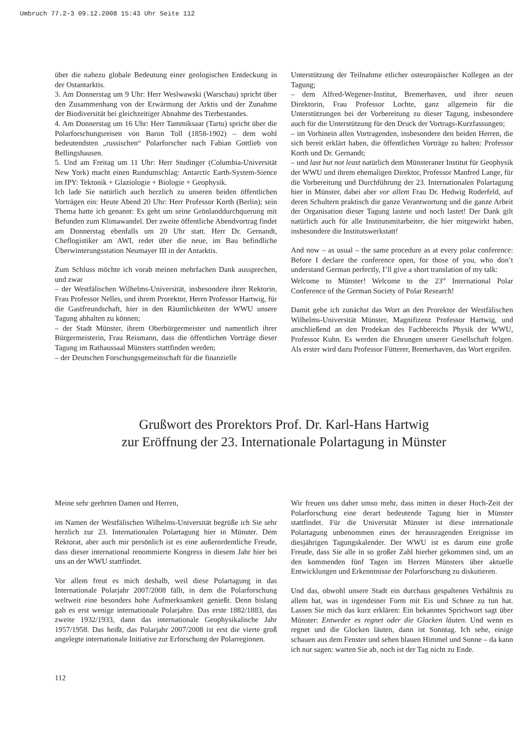Umbruch 77.2-3 09.12.2008 15:43 Uhr Seite 112
über die nahezu globale Bedeutung einer geologischen Entdeckung in der Ostantarktis.
3. Am Donnerstag um 9 Uhr: Herr Weslwawski (Warschau) spricht über den Zusammenhang von der Erwärmung der Arktis und der Zunahme der Biodiversität bei gleichzeitiger Abnahme des Tierbestandes.
4. Am Donnerstag um 16 Uhr: Herr Tammiksaar (Tartu) spricht über die Polarforschungsreisen von Baron Toll (1858-1902) – dem wohl bedeutendsten „russischen“ Polarforscher nach Fabian Gottlieb von Bellingshausen.
5. Und am Freitag um 11 Uhr: Herr Studinger (Columbia-Universität New York) macht einen Rundumschlag: Antarctic Earth-System-Sience im IPY: Tektonik + Glaziologie + Biologie + Geophysik.
Ich lade Sie natürlich auch herzlich zu unseren beiden öffentlichen Vorträgen ein: Heute Abend 20 Uhr: Herr Professor Korth (Berlin); sein Thema hatte ich genannt: Es geht um seine Grönlanddurchquerung mit Befunden zum Klimawandel. Der zweite öffentliche Abendvortrag findet am Donnerstag ebenfalls um 20 Uhr statt. Herr Dr. Gernandt, Cheflogistiker am AWI, redet über die neue, im Bau befindliche Überwinterungsstation Neumayer III in der Antarktis.
Zum Schluss möchte ich vorab meinen mehrfachen Dank aussprechen, und zwar
– der Westfälischen Wilhelms-Universität, insbesondere ihrer Rektorin, Frau Professor Nelles, und ihrem Prorektor, Herrn Professor Hartwig, für die Gastfreundschaft, hier in den Räumlichkeiten der WWU unsere Tagung abhalten zu können;
– der Stadt Münster, ihrem Oberbürgermeister und namentlich ihrer Bürgermeisterin, Frau Reismann, dass die öffentlichen Vorträge dieser Tagung im Rathaussaal Münsters stattfinden werden;
– der Deutschen Forschungsgemeinschaft für die finanzielle
Unterstützung der Teilnahme etlicher osteuropäischer Kollegen an der Tagung;
– dem Alfred-Wegener-Institut, Bremerhaven, und ihrer neuen Direktorin, Frau Professor Lochte, ganz allgemein für die Unterstützungen bei der Vorbereitung zu dieser Tagung, insbesondere auch für die Unterstützung für den Druck der Vortrags-Kurzfassungen;
– im Vorhinein allen Vortragenden, insbesondere den beiden Herren, die sich bereit erklärt haben, die öffentlichen Vorträge zu halten: Professor Korth und Dr. Gernandt;
– und last but not least natürlich dem Münsteraner Institut für Geophysik der WWU und ihrem ehemaligen Direktor, Professor Manfred Lange, für die Vorbereitung und Durchführung der 23. Internationalen Polartagung hier in Münster, dabei aber vor allem Frau Dr. Hedwig Roderfeld, auf deren Schultern praktisch die ganze Verantwortung und die ganze Arbeit der Organisation dieser Tagung lastete und noch lastet! Der Dank gilt natürlich auch für alle Institutsmitarbeiter, die hier mitgewirkt haben, insbesondere die Institutswerkstatt!
And now – as usual – the same procedure as at every polar conference: Before I declare the conference open, for those of you, who don’t understand German perfectly, I’ll give a short translation of my talk:
Welcome to Münster! Welcome to the 23<sup>rd</sup> International Polar Conference of the German Society of Polar Research!
Damit gebe ich zunächst das Wort an den Prorektor der Westfälischen Wilhelms-Universität Münster, Magnifizenz Professor Hartwig, und anschließend an den Prodekan des Fachbereichs Physik der WWU, Professor Kuhn. Es werden die Ehrungen unserer Gesellschaft folgen. Als erster wird dazu Professor Fütterer, Bremerhaven, das Wort ergeifen.
Grußwort des Prorektors Prof. Dr. Karl-Hans Hartwig
zur Eröffnung der 23. Internationale Polartagung in Münster
Meine sehr geehrten Damen und Herren,
im Namen der Westfälischen Wilhelms-Universität begrüße ich Sie sehr herzlich zur 23. Internationalen Polartagung hier in Münster. Dem Rektorat, aber auch mir persönlich ist es eine außerordentliche Freude, dass dieser international renommierte Kongress in diesem Jahr hier bei uns an der WWU stattfindet.
Vor allem freut es mich deshalb, weil diese Polartagung in das Internationale Polarjahr 2007/2008 fällt, in dem die Polarforschung weltweit eine besonders hohe Aufmerksamkeit genießt. Denn bislang gab es erst wenige internationale Polarjahre. Das erste 1882/1883, das zweite 1932/1933, dann das internationale Geophysikalische Jahr 1957/1958. Das heißt, das Polarjahr 2007/2008 ist erst die vierte groß angelegte internationale Initiative zur Erforschung der Polarregionen.
Wir freuen uns daher umso mehr, dass mitten in dieser Hoch-Zeit der Polarforschung eine derart bedeutende Tagung hier in Münster stattfindet. Für die Universität Münster ist diese internationale Polartagung unbenommen eines der herausragenden Ereignisse im diesjährigen Tagungskalender. Der WWU ist es darum eine große Freude, dass Sie alle in so großer Zahl hierher gekommen sind, um an den kommenden fünf Tagen im Herzen Münsters über aktuelle Entwicklungen und Erkenntnisse der Polarforschung zu diskutieren.
Und das, obwohl unsere Stadt ein durchaus gespaltenes Verhältnis zu allem hat, was in irgendeiner Form mit Eis und Schnee zu tun hat. Lassen Sie mich das kurz erklären: Ein bekanntes Sprichwort sagt über Münster: Entweder es regnet oder die Glocken läuten. Und wenn es regnet und die Glocken läuten, dann ist Sonntag. Ich sehe, einige schauen aus dem Fenster und sehen blauen Himmel und Sonne – da kann ich nur sagen: warten Sie ab, noch ist der Tag nicht zu Ende.
112